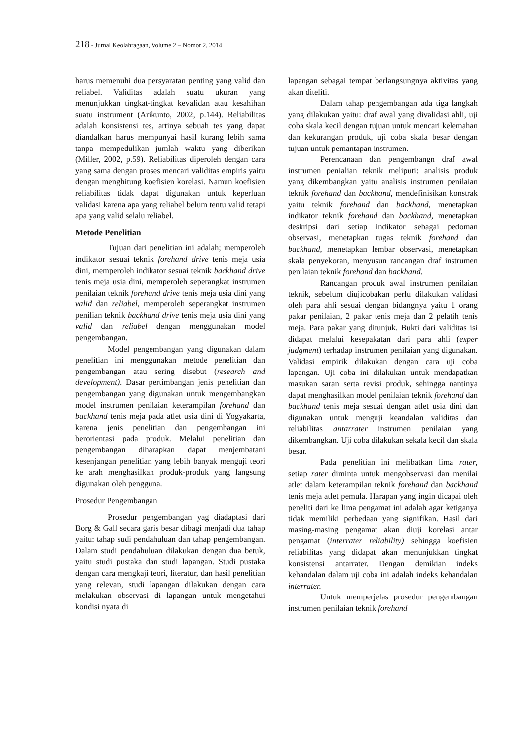218 - Jurnal Keolahragaan, Volume 2 – Nomor 2, 2014
harus memenuhi dua persyaratan penting yang valid dan reliabel. Validitas adalah suatu ukuran yang menunjukkan tingkat-tingkat kevalidan atau kesahihan suatu instrument (Arikunto, 2002, p.144). Reliabilitas adalah konsistensi tes, artinya sebuah tes yang dapat diandalkan harus mempunyai hasil kurang lebih sama tanpa mempedulikan jumlah waktu yang diberikan (Miller, 2002, p.59). Reliabilitas diperoleh dengan cara yang sama dengan proses mencari validitas empiris yaitu dengan menghitung koefisien korelasi. Namun koefisien reliabilitas tidak dapat digunakan untuk keperluan validasi karena apa yang reliabel belum tentu valid tetapi apa yang valid selalu reliabel.
Metode Penelitian
Tujuan dari penelitian ini adalah; memperoleh indikator sesuai teknik forehand drive tenis meja usia dini, memperoleh indikator sesuai teknik backhand drive tenis meja usia dini, memperoleh seperangkat instrumen penilaian teknik forehand drive tenis meja usia dini yang valid dan reliabel, memperoleh seperangkat instrumen penilian teknik backhand drive tenis meja usia dini yang valid dan reliabel dengan menggunakan model pengembangan.
Model pengembangan yang digunakan dalam penelitian ini menggunakan metode penelitian dan pengembangan atau sering disebut (research and development). Dasar pertimbangan jenis penelitian dan pengembangan yang digunakan untuk mengembangkan model instrumen penilaian keterampilan forehand dan backhand tenis meja pada atlet usia dini di Yogyakarta, karena jenis penelitian dan pengembangan ini berorientasi pada produk. Melalui penelitian dan pengembangan diharapkan dapat menjembatani kesenjangan penelitian yang lebih banyak menguji teori ke arah menghasilkan produk-produk yang langsung digunakan oleh pengguna.
Prosedur Pengembangan
Prosedur pengembangan yag diadaptasi dari Borg & Gall secara garis besar dibagi menjadi dua tahap yaitu: tahap sudi pendahuluan dan tahap pengembangan. Dalam studi pendahuluan dilakukan dengan dua betuk, yaitu studi pustaka dan studi lapangan. Studi pustaka dengan cara mengkaji teori, literatur, dan hasil penelitian yang relevan, studi lapangan dilakukan dengan cara melakukan observasi di lapangan untuk mengetahui kondisi nyata di
lapangan sebagai tempat berlangsungnya aktivitas yang akan diteliti.
Dalam tahap pengembangan ada tiga langkah yang dilakukan yaitu: draf awal yang divalidasi ahli, uji coba skala kecil dengan tujuan untuk mencari kelemahan dan kekurangan produk, uji coba skala besar dengan tujuan untuk pemantapan instrumen.
Perencanaan dan pengembangn draf awal instrumen penialian teknik meliputi: analisis produk yang dikembangkan yaitu analisis instrumen penilaian teknik forehand dan backhand, mendefinisikan konstrak yaitu teknik forehand dan backhand, menetapkan indikator teknik forehand dan backhand, menetapkan deskripsi dari setiap indikator sebagai pedoman observasi, menetapkan tugas teknik forehand dan backhand, menetapkan lembar observasi, menetapkan skala penyekoran, menyusun rancangan draf instrumen penilaian teknik forehand dan backhand.
Rancangan produk awal instrumen penilaian teknik, sebelum diujicobakan perlu dilakukan validasi oleh para ahli sesuai dengan bidangnya yaitu 1 orang pakar penilaian, 2 pakar tenis meja dan 2 pelatih tenis meja. Para pakar yang ditunjuk. Bukti dari validitas isi didapat melalui kesepakatan dari para ahli (exper judgment) terhadap instrumen penilaian yang digunakan. Validasi empirik dilakukan dengan cara uji coba lapangan. Uji coba ini dilakukan untuk mendapatkan masukan saran serta revisi produk, sehingga nantinya dapat menghasilkan model penilaian teknik forehand dan backhand tenis meja sesuai dengan atlet usia dini dan digunakan untuk menguji keandalan validitas dan reliabilitas antarrater instrumen penilaian yang dikembangkan. Uji coba dilakukan sekala kecil dan skala besar.
Pada penelitian ini melibatkan lima rater, setiap rater diminta untuk mengobservasi dan menilai atlet dalam keterampilan teknik forehand dan backhand tenis meja atlet pemula. Harapan yang ingin dicapai oleh peneliti dari ke lima pengamat ini adalah agar ketiganya tidak memiliki perbedaan yang signifikan. Hasil dari masing-masing pengamat akan diuji korelasi antar pengamat (interrater reliability) sehingga koefisien reliabilitas yang didapat akan menunjukkan tingkat konsistensi antarrater. Dengan demikian indeks kehandalan dalam uji coba ini adalah indeks kehandalan interrater.
Untuk memperjelas prosedur pengembangan instrumen penilaian teknik forehand